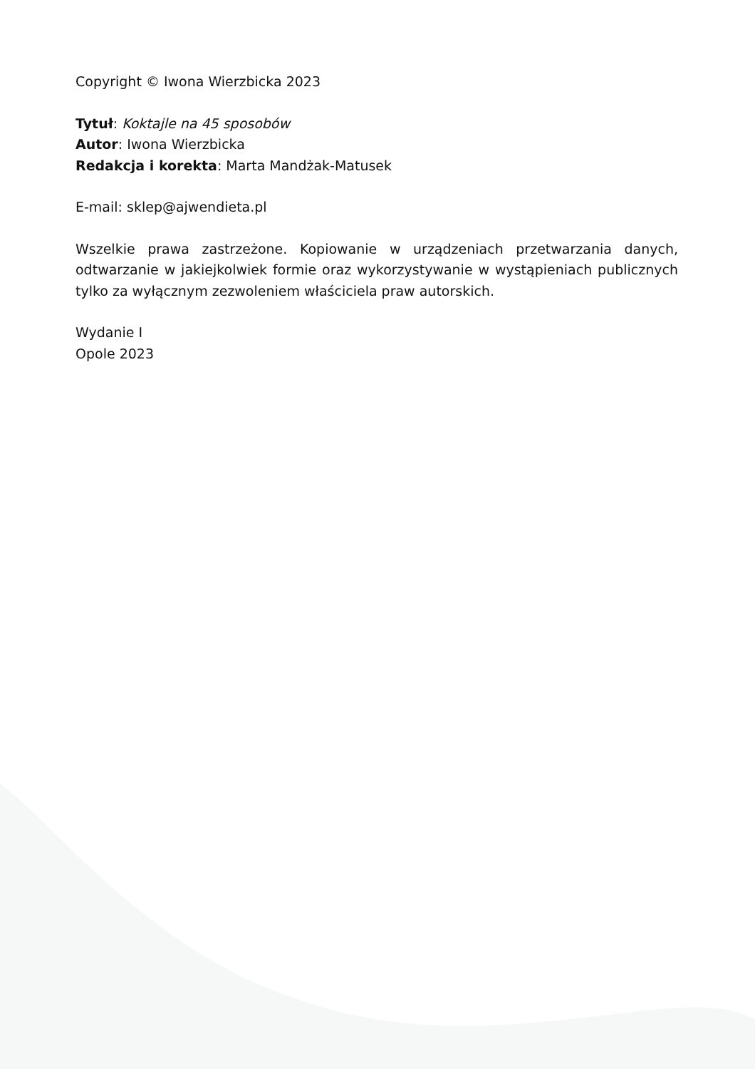Copyright © Iwona Wierzbicka 2023
Tytuł: Koktajle na 45 sposobów
Autor: Iwona Wierzbicka
Redakcja i korekta: Marta Mandżak-Matusek
E-mail: sklep@ajwendieta.pl
Wszelkie prawa zastrzeżone. Kopiowanie w urządzeniach przetwarzania danych, odtwarzanie w jakiejkolwiek formie oraz wykorzystywanie w wystąpieniach publicznych tylko za wyłącznym zezwoleniem właściciela praw autorskich.
Wydanie I
Opole 2023